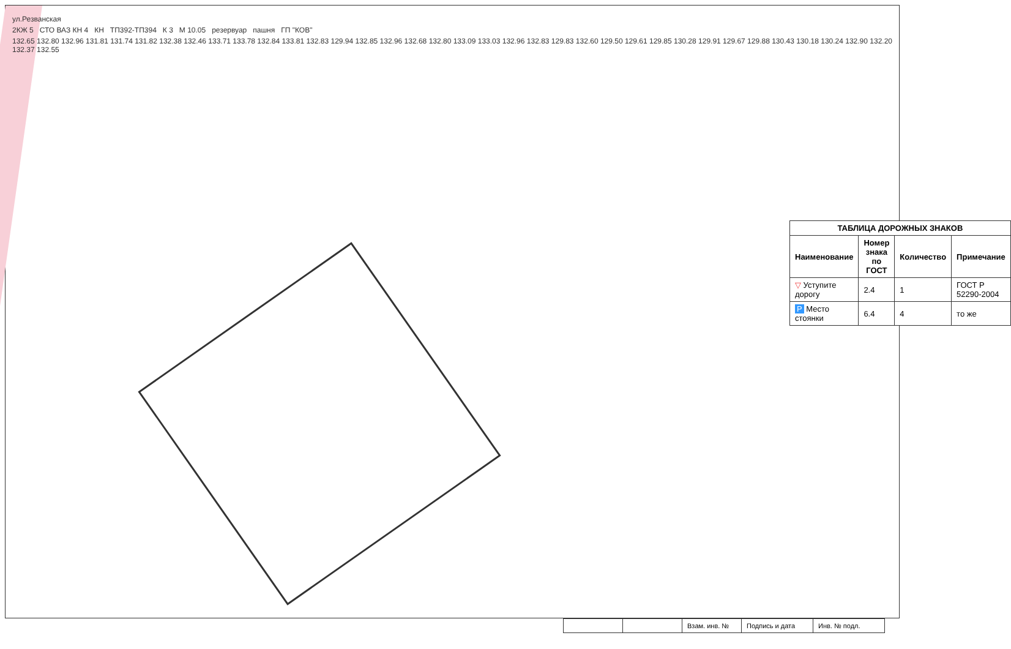ул.Резванская
2КЖ 5 СТО ВАЗ КН 4 КН ТП392-ТП394 К 3 М 10.05 резервуар пашня ГП "КОВ"
132.65 132.80 132.96 131.81 131.74 131.82 132.38 132.46 133.71 133.78 132.84 133.81 132.83 129.94 132.85 132.96 132.68 132.80 133.09 133.03 132.96 132.83 129.83 132.60 129.50 129.61 129.85 130.28 129.91 129.67 129.88 130.43 130.18 130.24 132.90 132.20 132.37 132.55
| ТАБЛИЦА ДОРОЖНЫХ ЗНАКОВ | | | |
| --- | --- | --- | --- |
| Наименование | Номер знака по ГОСТ | Количество | Примечание |
| ▽ Уступите дорогу | 2.4 | 1 | ГОСТ Р 52290-2004 |
| P Место стоянки | 6.4 | 4 | то же |
| | | Взам. инв. № | Подпись и дата | Инв. № подл. |